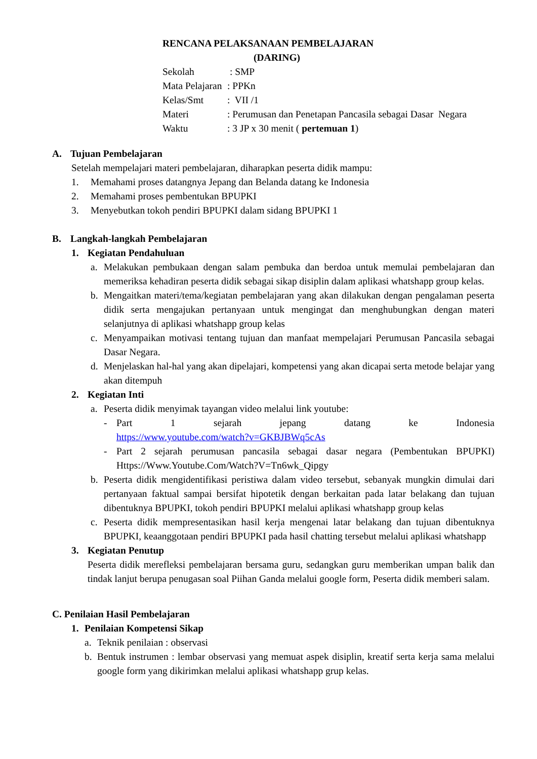RENCANA PELAKSANAAN PEMBELAJARAN
(DARING)
| Sekolah | : SMP |
| Mata Pelajaran | : PPKn |
| Kelas/Smt | : VII /1 |
| Materi | : Perumusan dan Penetapan Pancasila sebagai Dasar Negara |
| Waktu | : 3 JP x 30 menit ( pertemuan 1 ) |
A. Tujuan Pembelajaran
Setelah mempelajari materi pembelajaran, diharapkan peserta didik mampu:
1. Memahami proses datangnya Jepang dan Belanda datang ke Indonesia
2. Memahami proses pembentukan BPUPKI
3. Menyebutkan tokoh pendiri BPUPKI dalam sidang BPUPKI 1
B. Langkah-langkah Pembelajaran
1. Kegiatan Pendahuluan
a. Melakukan pembukaan dengan salam pembuka dan berdoa untuk memulai pembelajaran dan memeriksa kehadiran peserta didik sebagai sikap disiplin dalam aplikasi whatshapp group kelas.
b. Mengaitkan materi/tema/kegiatan pembelajaran yang akan dilakukan dengan pengalaman peserta didik serta mengajukan pertanyaan untuk mengingat dan menghubungkan dengan materi selanjutnya di aplikasi whatshapp group kelas
c. Menyampaikan motivasi tentang tujuan dan manfaat mempelajari Perumusan Pancasila sebagai Dasar Negara.
d. Menjelaskan hal-hal yang akan dipelajari, kompetensi yang akan dicapai serta metode belajar yang akan ditempuh
2. Kegiatan Inti
a. Peserta didik menyimak tayangan video melalui link youtube:
- Part 1 sejarah jepang datang ke Indonesia
https://www.youtube.com/watch?v=GKBJBWq5cAs
- Part 2 sejarah perumusan pancasila sebagai dasar negara (Pembentukan BPUPKI) Https://Www.Youtube.Com/Watch?V=Tn6wk_Qipgy
b. Peserta didik mengidentifikasi peristiwa dalam video tersebut, sebanyak mungkin dimulai dari pertanyaan faktual sampai bersifat hipotetik dengan berkaitan pada latar belakang dan tujuan dibentuknya BPUPKI, tokoh pendiri BPUPKI melalui aplikasi whatshapp group kelas
c. Peserta didik mempresentasikan hasil kerja mengenai latar belakang dan tujuan dibentuknya BPUPKI, keaanggotaan pendiri BPUPKI pada hasil chatting tersebut melalui aplikasi whatshapp
3. Kegiatan Penutup
Peserta didik merefleksi pembelajaran bersama guru, sedangkan guru memberikan umpan balik dan tindak lanjut berupa penugasan soal Piihan Ganda melalui google form, Peserta didik memberi salam.
C. Penilaian Hasil Pembelajaran
1. Penilaian Kompetensi Sikap
a. Teknik penilaian : observasi
b. Bentuk instrumen : lembar observasi yang memuat aspek disiplin, kreatif serta kerja sama melalui google form yang dikirimkan melalui aplikasi whatshapp grup kelas.